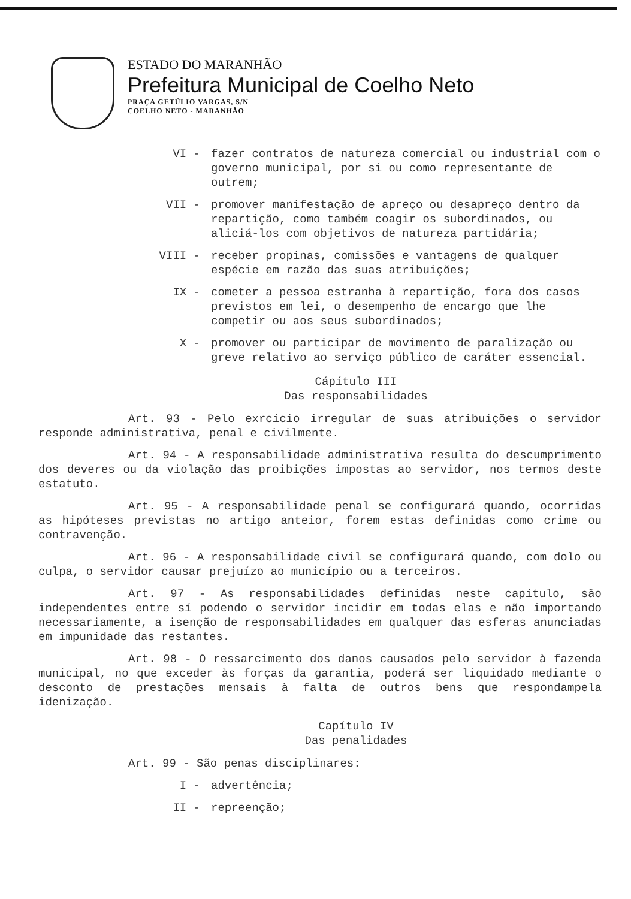ESTADO DO MARANHÃO
Prefeitura Municipal de Coelho Neto
PRAÇA GETÚLIO VARGAS, S/N
COELHO NETO - MARANHÃO
VI - fazer contratos de natureza comercial ou industrial com o governo municipal, por si ou como representante de outrem;
VII - promover manifestação de apreço ou desapreço dentro da repartição, como também coagir os subordinados, ou aliciá-los com objetivos de natureza partidária;
VIII - receber propinas, comissões e vantagens de qualquer espécie em razão das suas atribuições;
IX - cometer a pessoa estranha à repartição, fora dos casos previstos em lei, o desempenho de encargo que lhe competir ou aos seus subordinados;
X - promover ou participar de movimento de paralização ou greve relativo ao serviço público de caráter essencial.
Cápítulo III
Das responsabilidades
Art. 93 - Pelo exrcício irregular de suas atribuições o servidor responde administrativa, penal e civilmente.
Art. 94 - A responsabilidade administrativa resulta do descumprimento dos deveres ou da violação das proibições impostas ao servidor, nos termos deste estatuto.
Art. 95 - A responsabilidade penal se configurará quando, ocorridas as hipóteses previstas no artigo anteior, forem estas definidas como crime ou contravenção.
Art. 96 - A responsabilidade civil se configurará quando, com dolo ou culpa, o servidor causar prejuízo ao município ou a terceiros.
Art. 97 - As responsabilidades definidas neste capítulo, são independentes entre sí podendo o servidor incidir em todas elas e não importando necessariamente, a isenção de responsabilidades em qualquer das esferas anunciadas em impunidade das restantes.
Art. 98 - O ressarcimento dos danos causados pelo servidor à fazenda municipal, no que exceder às forças da garantia, poderá ser liquidado mediante o desconto de prestações mensais à falta de outros bens que respondampela idenização.
Capítulo IV
Das penalidades
Art. 99 - São penas disciplinares:
I - advertência;
II - repreenção;